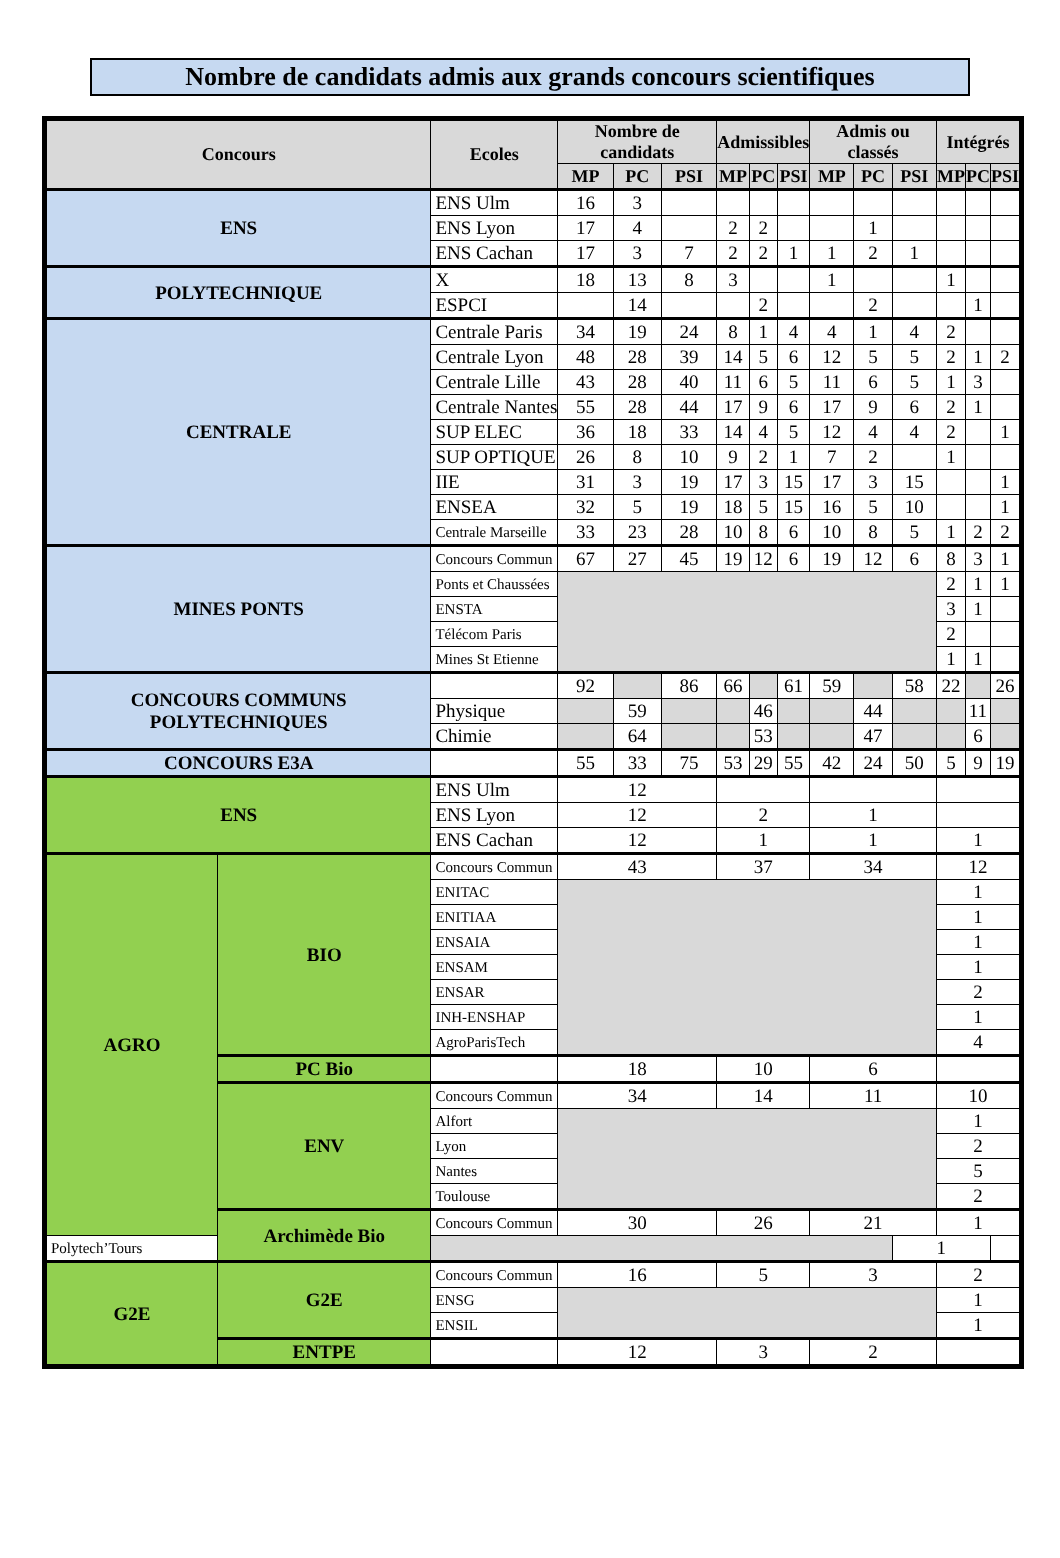Nombre de candidats admis aux grands concours scientifiques
| Concours | | Ecoles | Nombre de candidats | | | Admissibles | | | Admis ou classés | | | Intégrés | | |
| --- | --- | --- | --- | --- | --- | --- | --- | --- | --- | --- | --- | --- | --- | --- |
| | | | MP | PC | PSI | MP | PC | PSI | MP | PC | PSI | MP | PC | PSI |
| ENS | | ENS Ulm | 16 | 3 | | | | | | | | | | |
| | | ENS Lyon | 17 | 4 | | 2 | 2 | | | 1 | | | | |
| | | ENS Cachan | 17 | 3 | 7 | 2 | 2 | 1 | 1 | 2 | 1 | | | |
| POLYTECHNIQUE | | X | 18 | 13 | 8 | 3 | | | 1 | | | 1 | | |
| | | ESPCI | | 14 | | | 2 | | | 2 | | | 1 | |
| CENTRALE | | Centrale Paris | 34 | 19 | 24 | 8 | 1 | 4 | 4 | 1 | 4 | 2 | | |
| | | Centrale Lyon | 48 | 28 | 39 | 14 | 5 | 6 | 12 | 5 | 5 | 2 | 1 | 2 |
| | | Centrale Lille | 43 | 28 | 40 | 11 | 6 | 5 | 11 | 6 | 5 | 1 | 3 | |
| | | Centrale Nantes | 55 | 28 | 44 | 17 | 9 | 6 | 17 | 9 | 6 | 2 | 1 | |
| | | SUP ELEC | 36 | 18 | 33 | 14 | 4 | 5 | 12 | 4 | 4 | 2 | | 1 |
| | | SUP OPTIQUE | 26 | 8 | 10 | 9 | 2 | 1 | 7 | 2 | | 1 | | |
| | | IIE | 31 | 3 | 19 | 17 | 3 | 15 | 17 | 3 | 15 | | | 1 |
| | | ENSEA | 32 | 5 | 19 | 18 | 5 | 15 | 16 | 5 | 10 | | | 1 |
| | | Centrale Marseille | 33 | 23 | 28 | 10 | 8 | 6 | 10 | 8 | 5 | 1 | 2 | 2 |
| MINES PONTS | | Concours Commun | 67 | 27 | 45 | 19 | 12 | 6 | 19 | 12 | 6 | 8 | 3 | 1 |
| | | Ponts et Chaussées | | | | | | | | | | 2 | 1 | 1 |
| | | ENSTA | | | | | | | | | | 3 | 1 | |
| | | Télécom Paris | | | | | | | | | | 2 | | |
| | | Mines St Etienne | | | | | | | | | | 1 | 1 | |
| CONCOURS COMMUNS POLYTECHNIQUES | | | 92 | | 86 | 66 | | 61 | 59 | | 58 | 22 | | 26 |
| | | Physique | | 59 | | | 46 | | | 44 | | | 11 | |
| | | Chimie | | 64 | | | 53 | | | 47 | | | 6 | |
| CONCOURS E3A | | | 55 | 33 | 75 | 53 | 29 | 55 | 42 | 24 | 50 | 5 | 9 | 19 |
| ENS | | ENS Ulm | 12 | | | | | | | | | | | |
| | | ENS Lyon | 12 | | | 2 | | | 1 | | | | | |
| | | ENS Cachan | 12 | | | 1 | | | 1 | | | 1 | | |
| AGRO | BIO | Concours Commun | 43 | | | 37 | | | 34 | | | 12 | | |
| | | ENITAC | | | | | | | | | | 1 | | |
| | | ENITIAA | | | | | | | | | | 1 | | |
| | | ENSAIA | | | | | | | | | | 1 | | |
| | | ENSAM | | | | | | | | | | 1 | | |
| | | ENSAR | | | | | | | | | | 2 | | |
| | | INH-ENSHAP | | | | | | | | | | 1 | | |
| | | AgroParisTech | | | | | | | | | | 4 | | |
| | PC Bio | | 18 | | | 10 | | | 6 | | | | | |
| | ENV | Concours Commun | 34 | | | 14 | | | 11 | | | 10 | | |
| | | Alfort | | | | | | | | | | 1 | | |
| | | Lyon | | | | | | | | | | 2 | | |
| | | Nantes | | | | | | | | | | 5 | | |
| | | Toulouse | | | | | | | | | | 2 | | |
| | Archimède Bio | Concours Commun | 30 | | | 26 | | | 21 | | | 1 | | |
| Polytech’Tours | | | | | | | | | | | 1 | | | |
| G2E | G2E | Concours Commun | 16 | | | 5 | | | 3 | | | 2 | | |
| | | ENSG | | | | | | | | | | 1 | | |
| | | ENSIL | | | | | | | | | | 1 | | |
| | ENTPE | | 12 | | | 3 | | | 2 | | | | | |